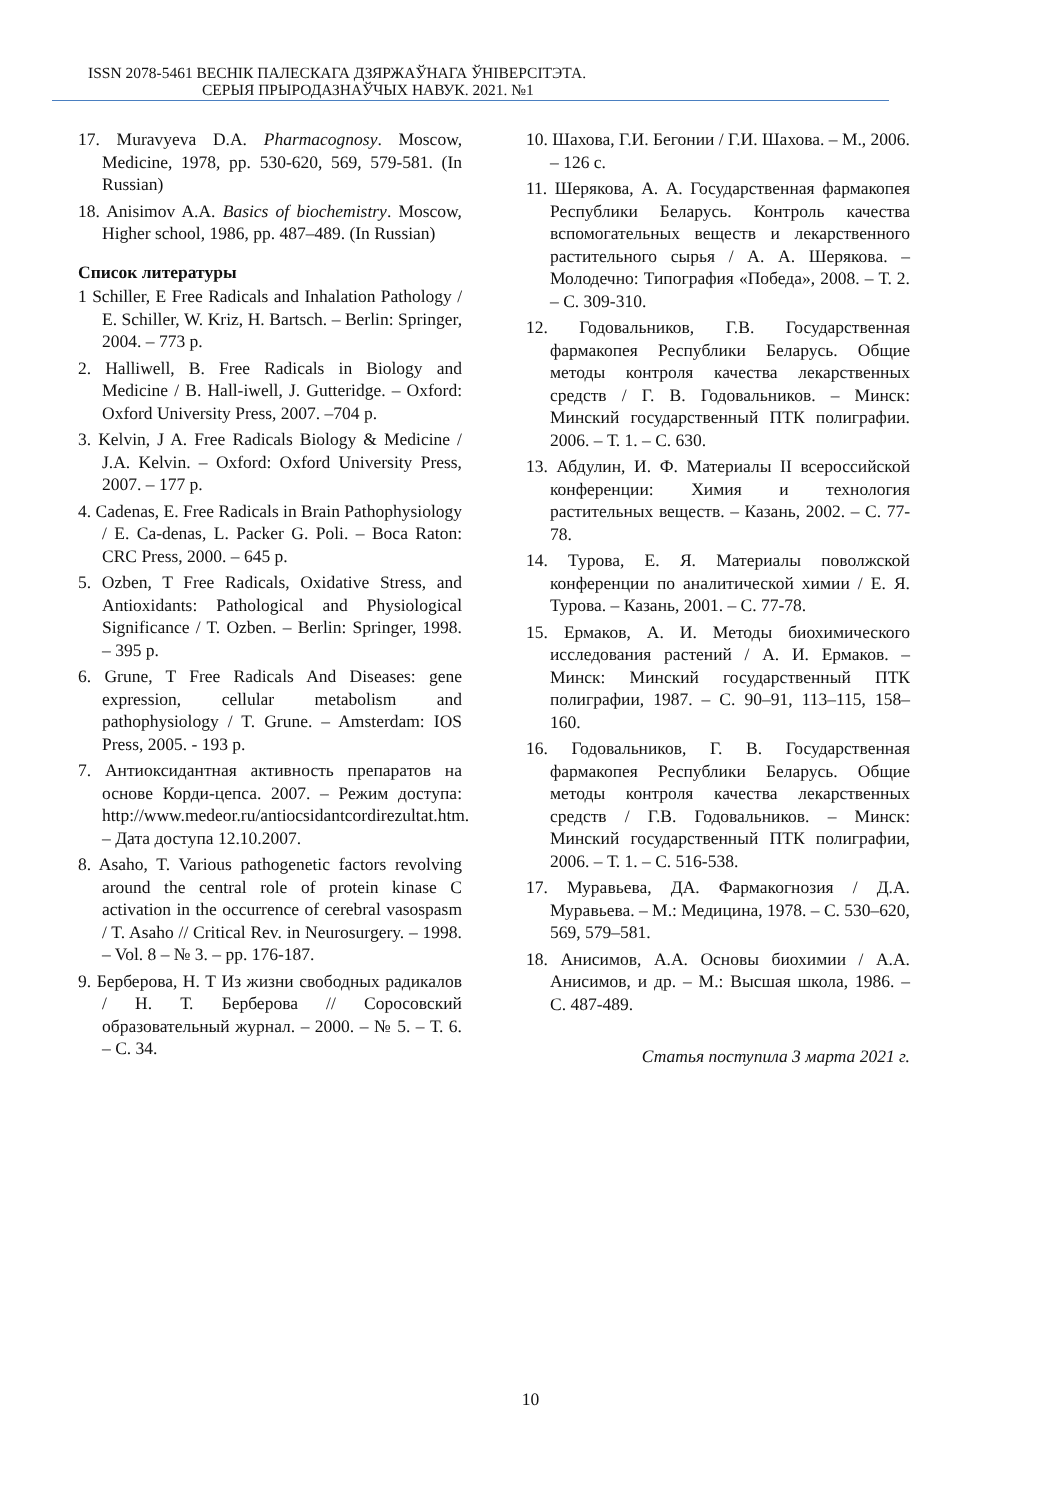ISSN 2078-5461 ВЕСНІК ПАЛЕСКАГА ДЗЯРЖАЎНАГА ЎНІВЕРСІТЭТА.
СЕРЫЯ ПРЫРОДАЗНАЎЧЫХ НАВУК. 2021. №1
17. Muravyeva D.A. Pharmacognosy. Moscow, Medicine, 1978, pp. 530-620, 569, 579-581. (In Russian)
18. Anisimov A.A. Basics of biochemistry. Moscow, Higher school, 1986, pp. 487–489. (In Russian)
Список литературы
1 Schiller, E Free Radicals and Inhalation Pathology / E. Schiller, W. Kriz, H. Bartsch. – Berlin: Springer, 2004. – 773 p.
2. Halliwell, B. Free Radicals in Biology and Medicine / B. Hall-iwell, J. Gutteridge. – Oxford: Oxford University Press, 2007. –704 p.
3. Kelvin, J A. Free Radicals Biology & Medicine / J.A. Kelvin. – Oxford: Oxford University Press, 2007. – 177 p.
4. Cadenas, E. Free Radicals in Brain Pathophysiology / E. Ca-denas, L. Packer G. Poli. – Boca Raton: CRC Press, 2000. – 645 p.
5. Ozben, T Free Radicals, Oxidative Stress, and Antioxidants: Pathological and Physiological Significance / T. Ozben. – Berlin: Springer, 1998. – 395 p.
6. Grune, T Free Radicals And Diseases: gene expression, cellular metabolism and pathophysiology / T. Grune. – Amsterdam: IOS Press, 2005. - 193 p.
7. Антиоксидантная активность препаратов на основе Корди-цепса. 2007. – Режим доступа: http://www.medeor.ru/antiocsidantcordirezultat.htm. – Дата доступа 12.10.2007.
8. Asaho, T. Various pathogenetic factors revolving around the central role of protein kinase C activation in the occurrence of cerebral vasospasm / T. Asaho // Critical Rev. in Neurosurgery. – 1998. – Vol. 8 – № 3. – pp. 176-187.
9. Берберова, Н. Т Из жизни свободных радикалов / Н. Т. Берберова // Соросовский образовательный журнал. – 2000. – № 5. – Т. 6. – С. 34.
10. Шахова, Г.И. Бегонии / Г.И. Шахова. – М., 2006. – 126 с.
11. Шерякова, А. А. Государственная фармакопея Республики Беларусь. Контроль качества вспомогательных веществ и лекарственного растительного сырья / А. А. Шерякова. – Молодечно: Типография «Победа», 2008. – Т. 2. – С. 309-310.
12. Годовальников, Г.В. Государственная фармакопея Республики Беларусь. Общие методы контроля качества лекарственных средств / Г. В. Годовальников. – Минск: Минский государственный ПТК полиграфии. 2006. – Т. 1. – С. 630.
13. Абдулин, И. Ф. Материалы II всероссийской конференции: Химия и технология растительных веществ. – Казань, 2002. – С. 77-78.
14. Турова, Е. Я. Материалы поволжской конференции по аналитической химии / Е. Я. Турова. – Казань, 2001. – С. 77-78.
15. Ермаков, А. И. Методы биохимического исследования растений / А. И. Ермаков. – Минск: Минский государственный ПТК полиграфии, 1987. – С. 90–91, 113–115, 158–160.
16. Годовальников, Г. В. Государственная фармакопея Республики Беларусь. Общие методы контроля качества лекарственных средств / Г.В. Годовальников. – Минск: Минский государственный ПТК полиграфии, 2006. – Т. 1. – С. 516-538.
17. Муравьева, ДА. Фармакогнозия / Д.А. Муравьева. – М.: Медицина, 1978. – С. 530–620, 569, 579–581.
18. Анисимов, А.А. Основы биохимии / А.А. Анисимов, и др. – М.: Высшая школа, 1986. – С. 487-489.
Статья поступила 3 марта 2021 г.
10